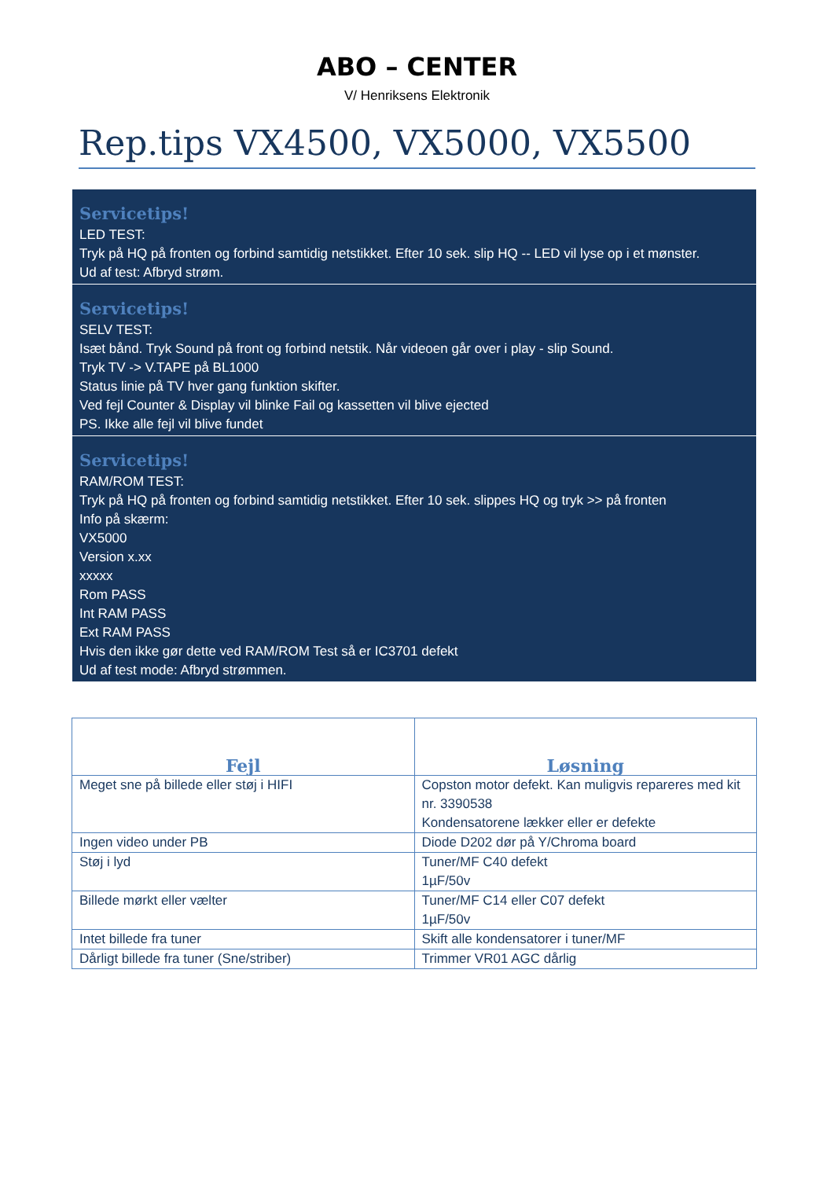ABO – CENTER
V/ Henriksens Elektronik
Rep.tips VX4500, VX5000, VX5500
Servicetips!
LED TEST:
Tryk på HQ på fronten og forbind samtidig netstikket. Efter 10 sek. slip HQ -- LED vil lyse op i et mønster.
Ud af test: Afbryd strøm.
Servicetips!
SELV TEST:
Isæt bånd. Tryk Sound på front og forbind netstik. Når videoen går over i play - slip Sound.
Tryk TV -> V.TAPE på BL1000
Status linie på TV hver gang funktion skifter.
Ved fejl Counter & Display vil blinke Fail og kassetten vil blive ejected
PS. Ikke alle fejl vil blive fundet
Servicetips!
RAM/ROM TEST:
Tryk på HQ på fronten og forbind samtidig netstikket. Efter 10 sek. slippes HQ og tryk >> på fronten
Info på skærm:
VX5000
Version x.xx
xxxxx
Rom PASS
Int RAM PASS
Ext RAM PASS
Hvis den ikke gør dette ved RAM/ROM Test så er IC3701 defekt
Ud af test mode: Afbryd strømmen.
| Fejl | Løsning |
| --- | --- |
| Meget sne på billede eller støj i HIFI | Copston motor defekt. Kan muligvis repareres med kit nr. 3390538 Kondensatorene lækker eller er defekte |
| Ingen video under PB | Diode D202 dør på Y/Chroma board |
| Støj i lyd | Tuner/MF C40 defekt 1µF/50v |
| Billede mørkt eller vælter | Tuner/MF C14 eller C07 defekt 1µF/50v |
| Intet billede fra tuner | Skift alle kondensatorer i tuner/MF |
| Dårligt billede fra tuner (Sne/striber) | Trimmer VR01 AGC dårlig |